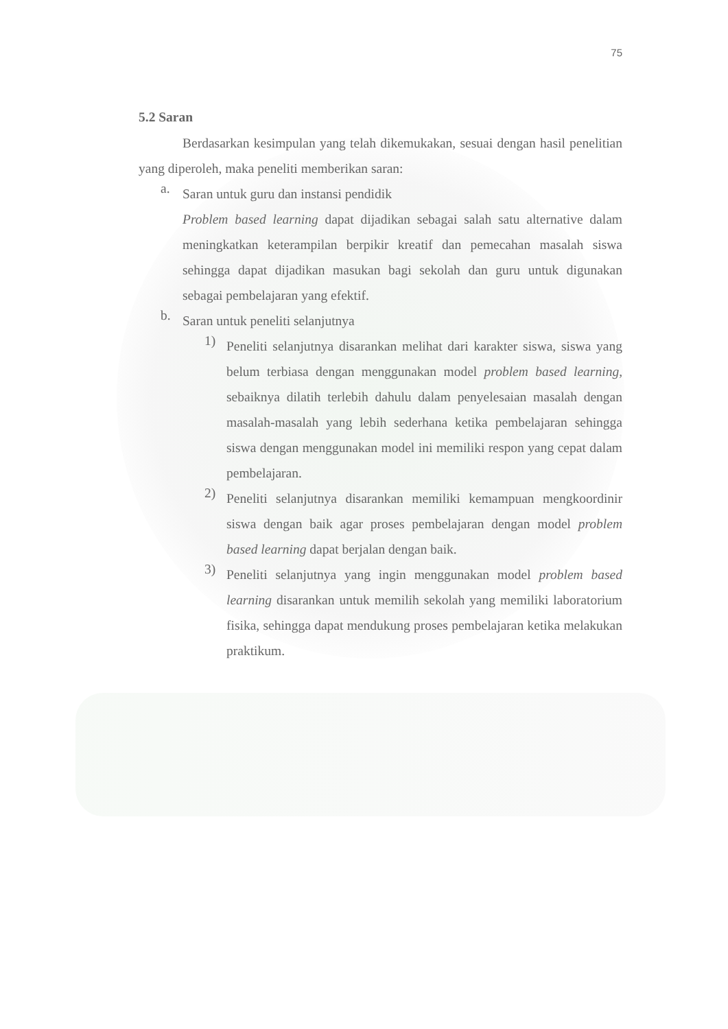75
5.2 Saran
Berdasarkan kesimpulan yang telah dikemukakan, sesuai dengan hasil penelitian yang diperoleh, maka peneliti memberikan saran:
a.
Saran untuk guru dan instansi pendidik
Problem based learning dapat dijadikan sebagai salah satu alternative dalam meningkatkan keterampilan berpikir kreatif dan pemecahan masalah siswa sehingga dapat dijadikan masukan bagi sekolah dan guru untuk digunakan sebagai pembelajaran yang efektif.
b.
Saran untuk peneliti selanjutnya
1)
Peneliti selanjutnya disarankan melihat dari karakter siswa, siswa yang belum terbiasa dengan menggunakan model problem based learning, sebaiknya dilatih terlebih dahulu dalam penyelesaian masalah dengan masalah-masalah yang lebih sederhana ketika pembelajaran sehingga siswa dengan menggunakan model ini memiliki respon yang cepat dalam pembelajaran.
2)
Peneliti selanjutnya disarankan memiliki kemampuan mengkoordinir siswa dengan baik agar proses pembelajaran dengan model problem based learning dapat berjalan dengan baik.
3)
Peneliti selanjutnya yang ingin menggunakan model problem based learning disarankan untuk memilih sekolah yang memiliki laboratorium fisika, sehingga dapat mendukung proses pembelajaran ketika melakukan praktikum.